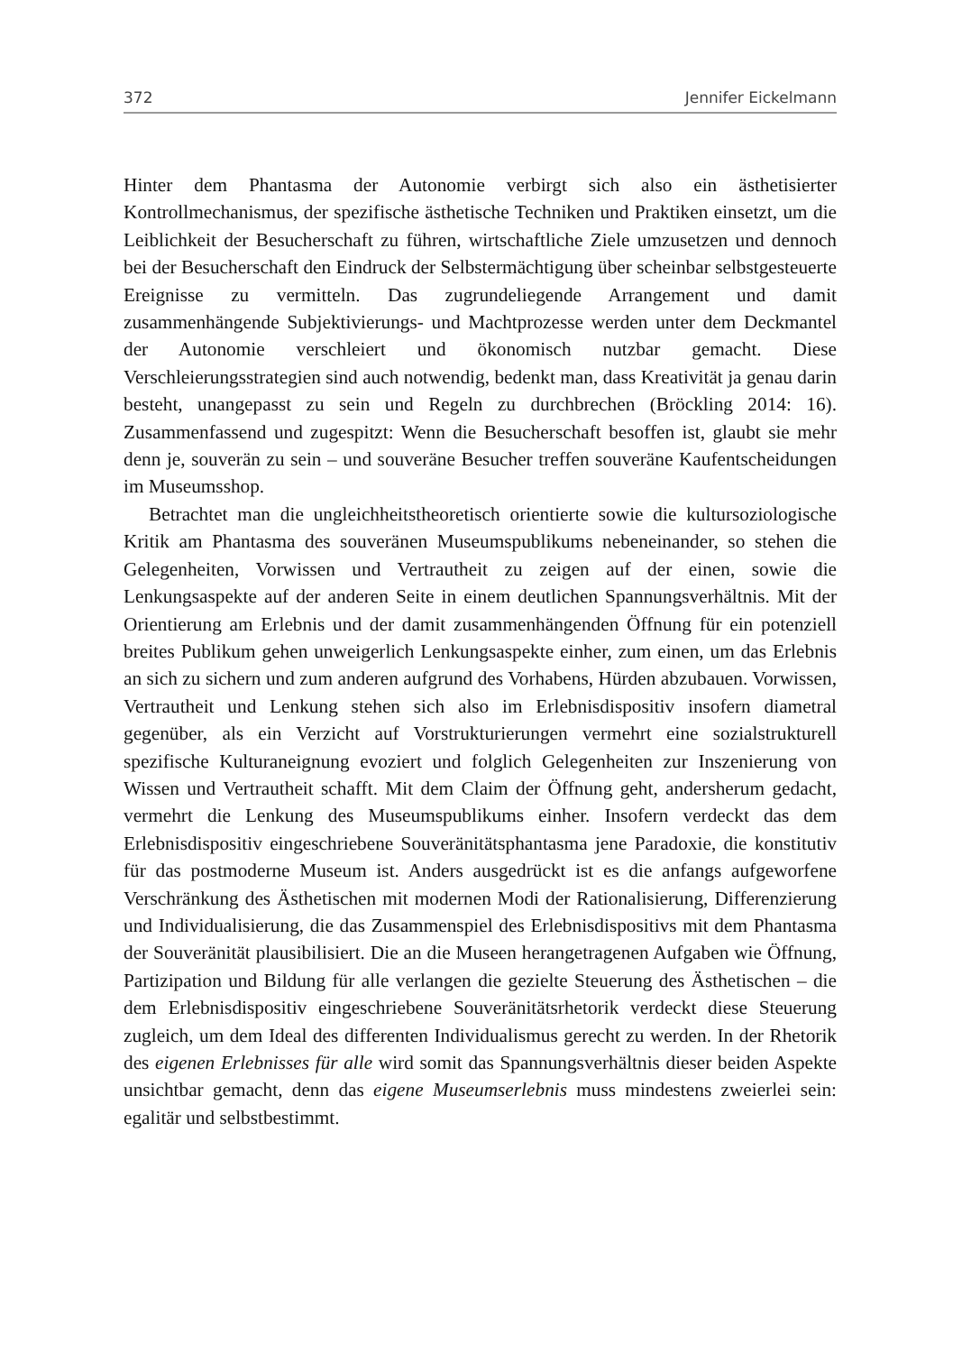372 Jennifer Eickelmann
Hinter dem Phantasma der Autonomie verbirgt sich also ein ästhetisierter Kontrollmechanismus, der spezifische ästhetische Techniken und Praktiken einsetzt, um die Leiblichkeit der Besucherschaft zu führen, wirtschaftliche Ziele umzusetzen und dennoch bei der Besucherschaft den Eindruck der Selbstermächtigung über scheinbar selbstgesteuerte Ereignisse zu vermitteln. Das zugrundeliegende Arrangement und damit zusammenhängende Subjektivierungs- und Machtprozesse werden unter dem Deckmantel der Autonomie verschleiert und ökonomisch nutzbar gemacht. Diese Verschleierungsstrategien sind auch notwendig, bedenkt man, dass Kreativität ja genau darin besteht, unangepasst zu sein und Regeln zu durchbrechen (Bröckling 2014: 16). Zusammenfassend und zugespitzt: Wenn die Besucherschaft besoffen ist, glaubt sie mehr denn je, souverän zu sein – und souveräne Besucher treffen souveräne Kaufentscheidungen im Museumsshop.
Betrachtet man die ungleichheitstheoretisch orientierte sowie die kultursoziologische Kritik am Phantasma des souveränen Museumspublikums nebeneinander, so stehen die Gelegenheiten, Vorwissen und Vertrautheit zu zeigen auf der einen, sowie die Lenkungsaspekte auf der anderen Seite in einem deutlichen Spannungsverhältnis. Mit der Orientierung am Erlebnis und der damit zusammenhängenden Öffnung für ein potenziell breites Publikum gehen unweigerlich Lenkungsaspekte einher, zum einen, um das Erlebnis an sich zu sichern und zum anderen aufgrund des Vorhabens, Hürden abzubauen. Vorwissen, Vertrautheit und Lenkung stehen sich also im Erlebnisdispositiv insofern diametral gegenüber, als ein Verzicht auf Vorstrukturierungen vermehrt eine sozialstrukturell spezifische Kulturaneignung evoziert und folglich Gelegenheiten zur Inszenierung von Wissen und Vertrautheit schafft. Mit dem Claim der Öffnung geht, andersherum gedacht, vermehrt die Lenkung des Museumspublikums einher. Insofern verdeckt das dem Erlebnisdispositiv eingeschriebene Souveränitätsphantasma jene Paradoxie, die konstitutiv für das postmoderne Museum ist. Anders ausgedrückt ist es die anfangs aufgeworfene Verschränkung des Ästhetischen mit modernen Modi der Rationalisierung, Differenzierung und Individualisierung, die das Zusammenspiel des Erlebnisdispositivs mit dem Phantasma der Souveränität plausibilisiert. Die an die Museen herangetragenen Aufgaben wie Öffnung, Partizipation und Bildung für alle verlangen die gezielte Steuerung des Ästhetischen – die dem Erlebnisdispositiv eingeschriebene Souveränitätsrhetorik verdeckt diese Steuerung zugleich, um dem Ideal des differenten Individualismus gerecht zu werden. In der Rhetorik des eigenen Erlebnisses für alle wird somit das Spannungsverhältnis dieser beiden Aspekte unsichtbar gemacht, denn das eigene Museumserlebnis muss mindestens zweierlei sein: egalitär und selbstbestimmt.